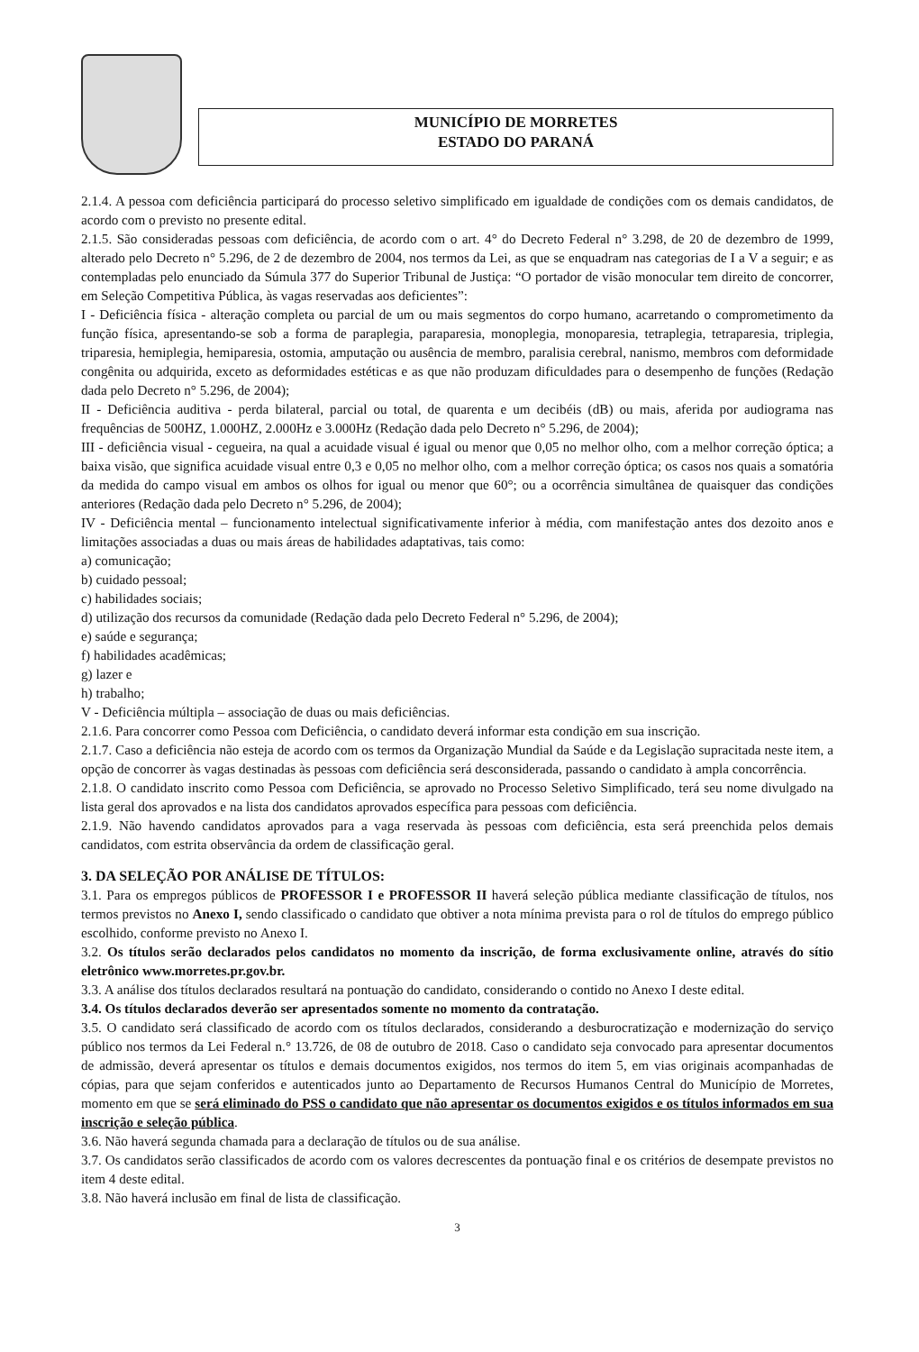MUNICÍPIO DE MORRETES
ESTADO DO PARANÁ
2.1.4. A pessoa com deficiência participará do processo seletivo simplificado em igualdade de condições com os demais candidatos, de acordo com o previsto no presente edital.
2.1.5. São consideradas pessoas com deficiência, de acordo com o art. 4° do Decreto Federal n° 3.298, de 20 de dezembro de 1999, alterado pelo Decreto n° 5.296, de 2 de dezembro de 2004, nos termos da Lei, as que se enquadram nas categorias de I a V a seguir; e as contempladas pelo enunciado da Súmula 377 do Superior Tribunal de Justiça: “O portador de visão monocular tem direito de concorrer, em Seleção Competitiva Pública, às vagas reservadas aos deficientes”:
I - Deficiência física - alteração completa ou parcial de um ou mais segmentos do corpo humano, acarretando o comprometimento da função física, apresentando-se sob a forma de paraplegia, paraparesia, monoplegia, monoparesia, tetraplegia, tetraparesia, triplegia, triparesia, hemiplegia, hemiparesia, ostomia, amputação ou ausência de membro, paralisia cerebral, nanismo, membros com deformidade congênita ou adquirida, exceto as deformidades estéticas e as que não produzam dificuldades para o desempenho de funções (Redação dada pelo Decreto n° 5.296, de 2004);
II - Deficiência auditiva - perda bilateral, parcial ou total, de quarenta e um decibéis (dB) ou mais, aferida por audiograma nas frequências de 500HZ, 1.000HZ, 2.000Hz e 3.000Hz (Redação dada pelo Decreto n° 5.296, de 2004);
III - deficiência visual - cegueira, na qual a acuidade visual é igual ou menor que 0,05 no melhor olho, com a melhor correção óptica; a baixa visão, que significa acuidade visual entre 0,3 e 0,05 no melhor olho, com a melhor correção óptica; os casos nos quais a somatória da medida do campo visual em ambos os olhos for igual ou menor que 60°; ou a ocorrência simultânea de quaisquer das condições anteriores (Redação dada pelo Decreto n° 5.296, de 2004);
IV - Deficiência mental – funcionamento intelectual significativamente inferior à média, com manifestação antes dos dezoito anos e limitações associadas a duas ou mais áreas de habilidades adaptativas, tais como:
a) comunicação;
b) cuidado pessoal;
c) habilidades sociais;
d) utilização dos recursos da comunidade (Redação dada pelo Decreto Federal n° 5.296, de 2004);
e) saúde e segurança;
f) habilidades acadêmicas;
g) lazer e
h) trabalho;
V - Deficiência múltipla – associação de duas ou mais deficiências.
2.1.6. Para concorrer como Pessoa com Deficiência, o candidato deverá informar esta condição em sua inscrição.
2.1.7. Caso a deficiência não esteja de acordo com os termos da Organização Mundial da Saúde e da Legislação supracitada neste item, a opção de concorrer às vagas destinadas às pessoas com deficiência será desconsiderada, passando o candidato à ampla concorrência.
2.1.8. O candidato inscrito como Pessoa com Deficiência, se aprovado no Processo Seletivo Simplificado, terá seu nome divulgado na lista geral dos aprovados e na lista dos candidatos aprovados específica para pessoas com deficiência.
2.1.9. Não havendo candidatos aprovados para a vaga reservada às pessoas com deficiência, esta será preenchida pelos demais candidatos, com estrita observância da ordem de classificação geral.
3. DA SELEÇÃO POR ANÁLISE DE TÍTULOS:
3.1. Para os empregos públicos de PROFESSOR I e PROFESSOR II haverá seleção pública mediante classificação de títulos, nos termos previstos no Anexo I, sendo classificado o candidato que obtiver a nota mínima prevista para o rol de títulos do emprego público escolhido, conforme previsto no Anexo I.
3.2. Os títulos serão declarados pelos candidatos no momento da inscrição, de forma exclusivamente online, através do sítio eletrônico www.morretes.pr.gov.br.
3.3. A análise dos títulos declarados resultará na pontuação do candidato, considerando o contido no Anexo I deste edital.
3.4. Os títulos declarados deverão ser apresentados somente no momento da contratação.
3.5. O candidato será classificado de acordo com os títulos declarados, considerando a desburocratização e modernização do serviço público nos termos da Lei Federal n.° 13.726, de 08 de outubro de 2018. Caso o candidato seja convocado para apresentar documentos de admissão, deverá apresentar os títulos e demais documentos exigidos, nos termos do item 5, em vias originais acompanhadas de cópias, para que sejam conferidos e autenticados junto ao Departamento de Recursos Humanos Central do Município de Morretes, momento em que se será eliminado do PSS o candidato que não apresentar os documentos exigidos e os títulos informados em sua inscrição e seleção pública.
3.6. Não haverá segunda chamada para a declaração de títulos ou de sua análise.
3.7. Os candidatos serão classificados de acordo com os valores decrescentes da pontuação final e os critérios de desempate previstos no item 4 deste edital.
3.8. Não haverá inclusão em final de lista de classificação.
3